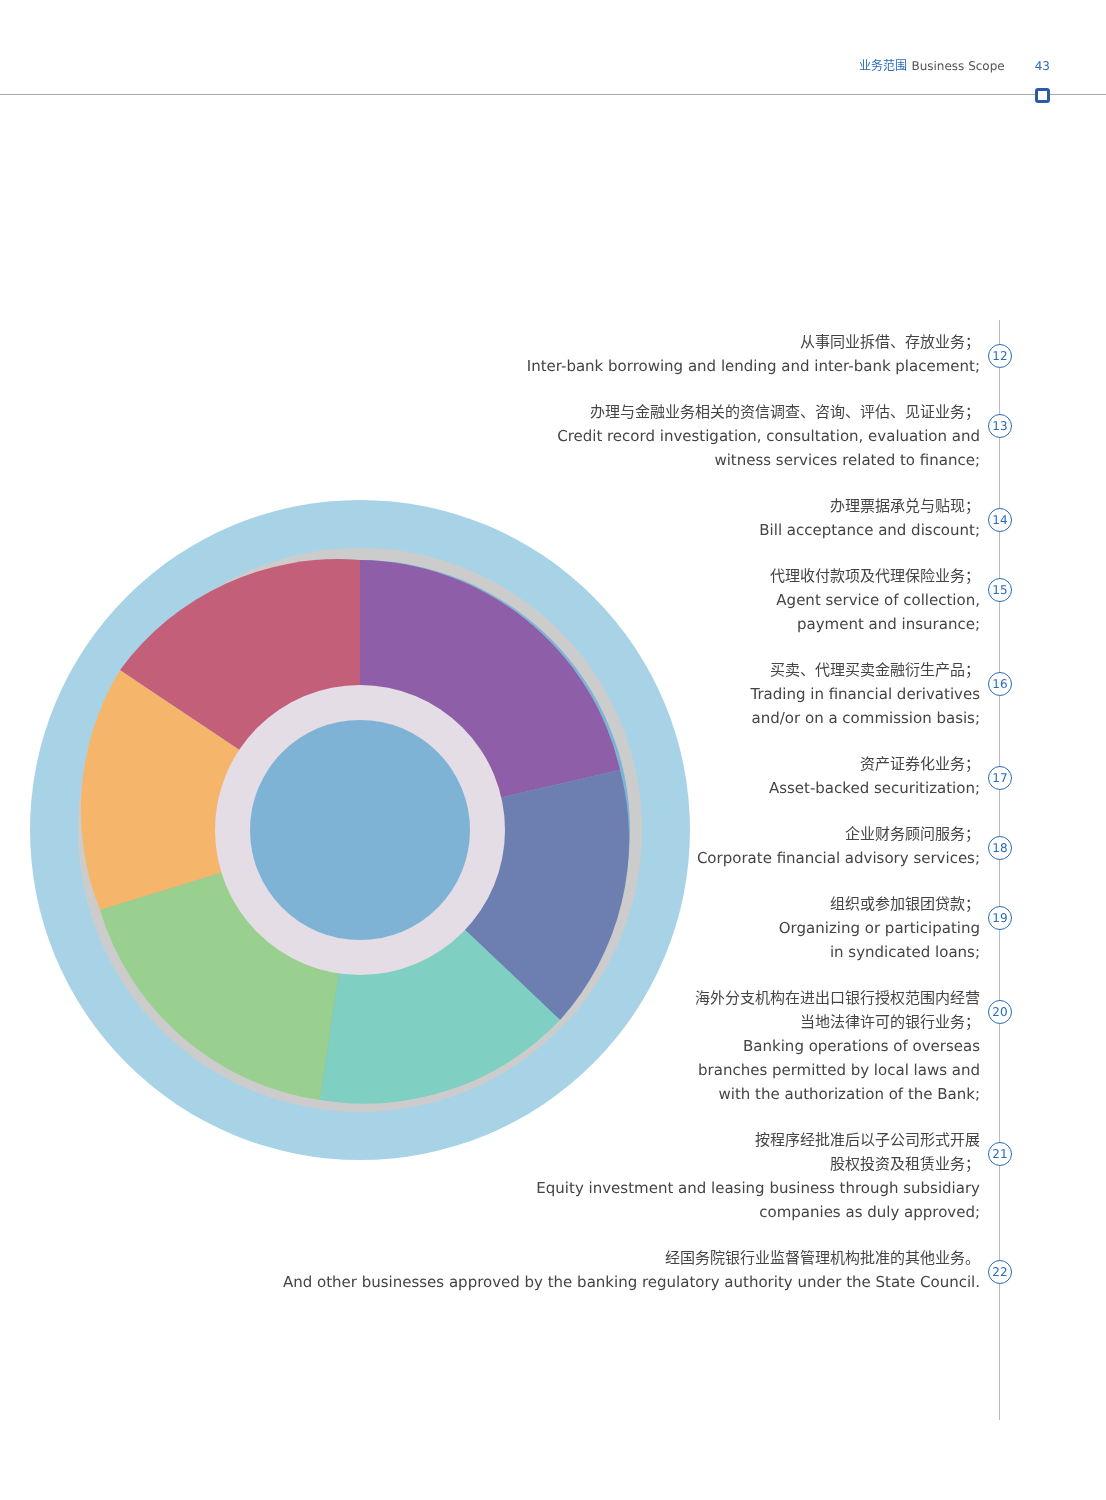业务范围 Business Scope 43
从事同业拆借、存放业务；
Inter-bank borrowing and lending and inter-bank placement;
12
办理与金融业务相关的资信调查、咨询、评估、见证业务；
Credit record investigation, consultation, evaluation and
witness services related to finance;
13
办理票据承兑与贴现；
Bill acceptance and discount;
14
代理收付款项及代理保险业务；
Agent service of collection,
payment and insurance;
15
买卖、代理买卖金融衍生产品；
Trading in financial derivatives
and/or on a commission basis;
16
资产证券化业务；
Asset-backed securitization;
17
企业财务顾问服务；
Corporate financial advisory services;
18
组织或参加银团贷款；
Organizing or participating
in syndicated loans;
19
海外分支机构在进出口银行授权范围内经营
当地法律许可的银行业务；
Banking operations of overseas
branches permitted by local laws and
with the authorization of the Bank;
20
按程序经批准后以子公司形式开展
股权投资及租赁业务；
Equity investment and leasing business through subsidiary
companies as duly approved;
21
经国务院银行业监督管理机构批准的其他业务。
And other businesses approved by the banking regulatory authority under the State Council.
22